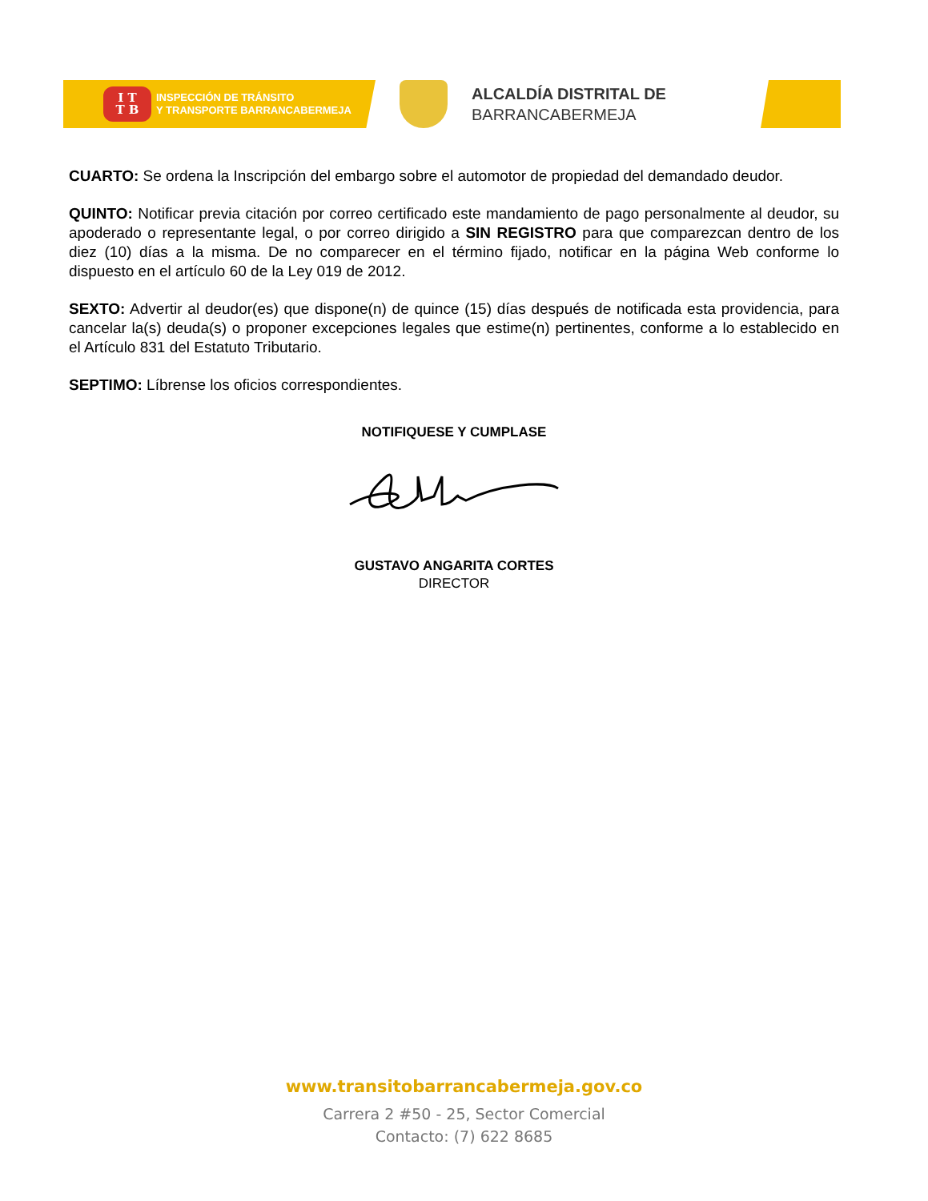I T
T B
INSPECCIÓN DE TRÁNSITO
Y TRANSPORTE BARRANCABERMEJA
ALCALDÍA DISTRITAL DE
BARRANCABERMEJA
CUARTO: Se ordena la Inscripción del embargo sobre el automotor de propiedad del demandado deudor.
QUINTO: Notificar previa citación por correo certificado este mandamiento de pago personalmente al deudor, su apoderado o representante legal, o por correo dirigido a SIN REGISTRO para que comparezcan dentro de los diez (10) días a la misma. De no comparecer en el término fijado, notificar en la página Web conforme lo dispuesto en el artículo 60 de la Ley 019 de 2012.
SEXTO: Advertir al deudor(es) que dispone(n) de quince (15) días después de notificada esta providencia, para cancelar la(s) deuda(s) o proponer excepciones legales que estime(n) pertinentes, conforme a lo establecido en el Artículo 831 del Estatuto Tributario.
SEPTIMO: Líbrense los oficios correspondientes.
NOTIFIQUESE Y CUMPLASE
GUSTAVO ANGARITA CORTES
DIRECTOR
www.transitobarrancabermeja.gov.co
Carrera 2 #50 - 25, Sector Comercial
Contacto: (7) 622 8685